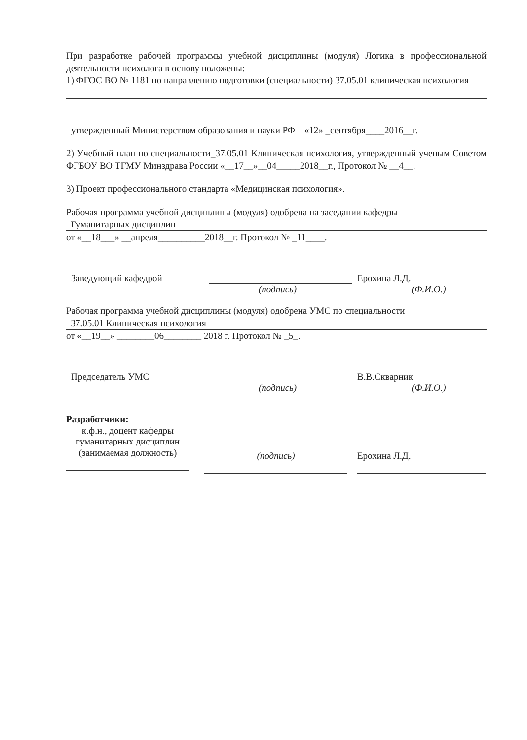При разработке рабочей программы учебной дисциплины (модуля) Логика в профессиональной деятельности психолога в основу положены:
1) ФГОС ВО № 1181 по направлению подготовки (специальности) 37.05.01 клиническая психология
утвержденный Министерством образования и науки РФ «12» _сентября____2016__г.
2) Учебный план по специальности_37.05.01 Клиническая психология, утвержденный ученым Советом ФГБОУ ВО ТГМУ Минздрава России «__17__»__04_____2018__г., Протокол № __4__.
3) Проект профессионального стандарта «Медицинская психология».
Рабочая программа учебной дисциплины (модуля) одобрена на заседании кафедры
Гуманитарных дисциплин
от «__18___» __апреля__________2018__г. Протокол № _11____.
Заведующий кафедрой Ерохина Л.Д.
(подпись) (Ф.И.О.)
Рабочая программа учебной дисциплины (модуля) одобрена УМС по специальности
37.05.01 Клиническая психология
от «__19__» ________06________ 2018 г. Протокол № _5_.
Председатель УМС В.В.Скварник
(подпись) (Ф.И.О.)
Разработчики:
к.ф.н., доцент кафедры гуманитарных дисциплин
(занимаемая должность)
(подпись) Ерохина Л.Д.